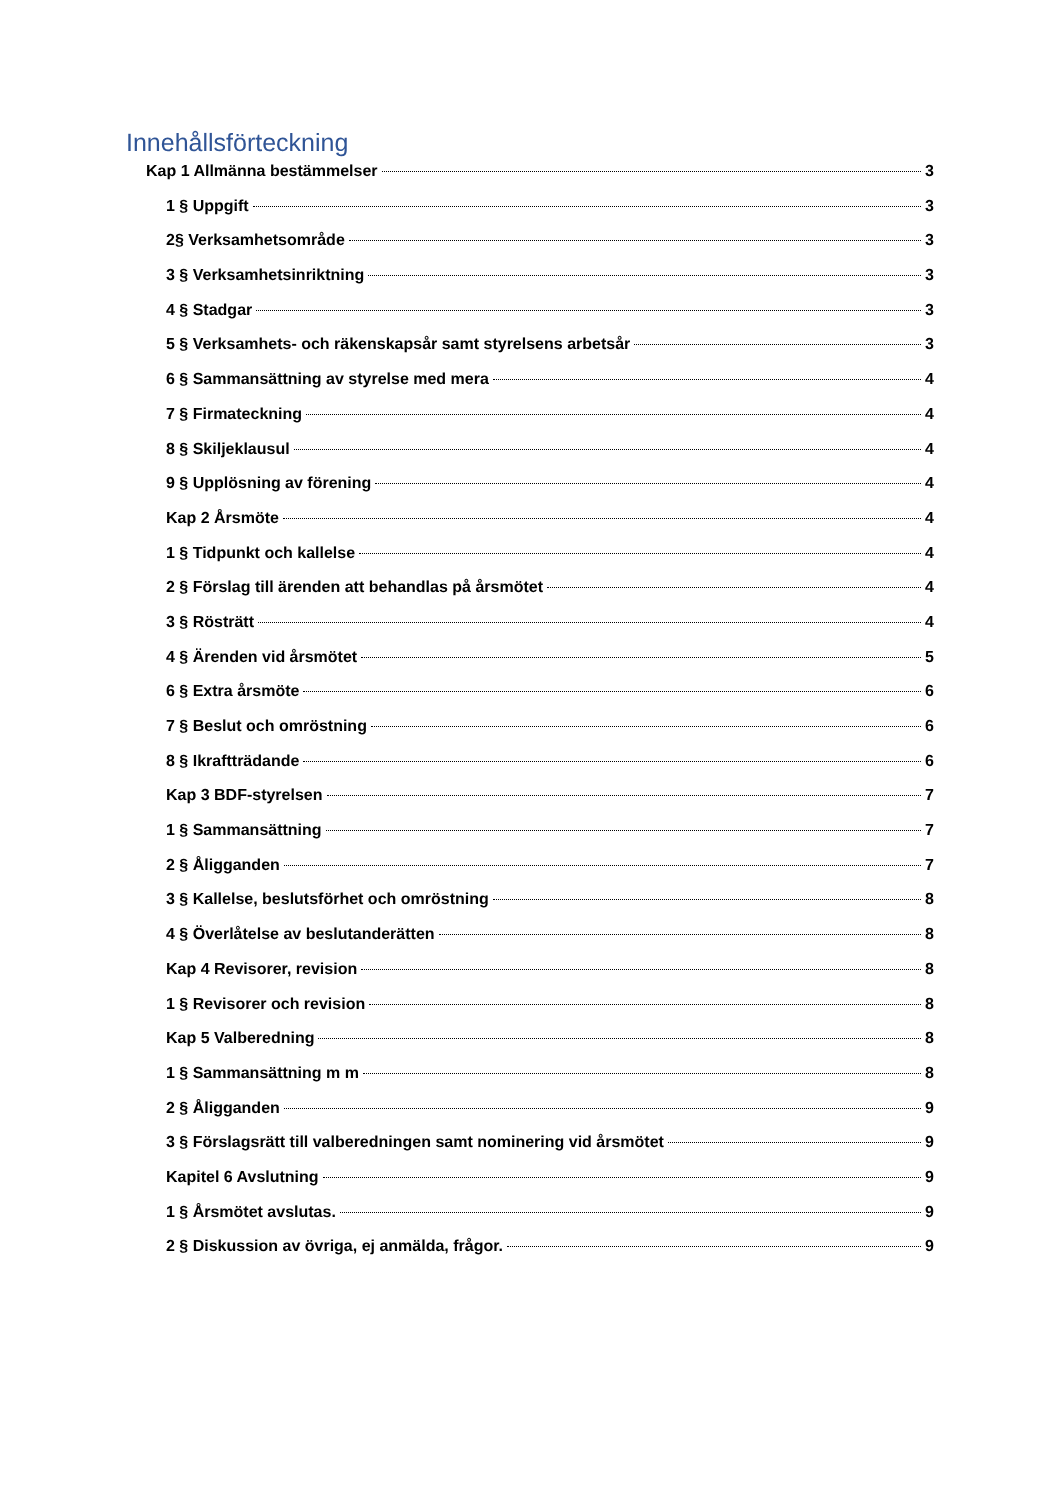Innehållsförteckning
Kap 1 Allmänna bestämmelser 3
1 § Uppgift 3
2§ Verksamhetsområde 3
3 § Verksamhetsinriktning 3
4 § Stadgar 3
5 § Verksamhets- och räkenskapsår samt styrelsens arbetsår 3
6 § Sammansättning av styrelse med mera 4
7 § Firmateckning 4
8 § Skiljeklausul 4
9 § Upplösning av förening 4
Kap 2 Årsmöte 4
1 § Tidpunkt och kallelse 4
2 § Förslag till ärenden att behandlas på årsmötet 4
3 § Rösträtt 4
4 § Ärenden vid årsmötet 5
6 § Extra årsmöte 6
7 § Beslut och omröstning 6
8 § Ikraftträdande 6
Kap 3 BDF-styrelsen 7
1 § Sammansättning 7
2 § Åligganden 7
3 § Kallelse, beslutsförhet och omröstning 8
4 § Överlåtelse av beslutanderätten 8
Kap 4 Revisorer, revision 8
1 § Revisorer och revision 8
Kap 5 Valberedning 8
1 § Sammansättning m m 8
2 § Åligganden 9
3 § Förslagsrätt till valberedningen samt nominering vid årsmötet 9
Kapitel 6 Avslutning 9
1 § Årsmötet avslutas. 9
2 § Diskussion av övriga, ej anmälda, frågor. 9